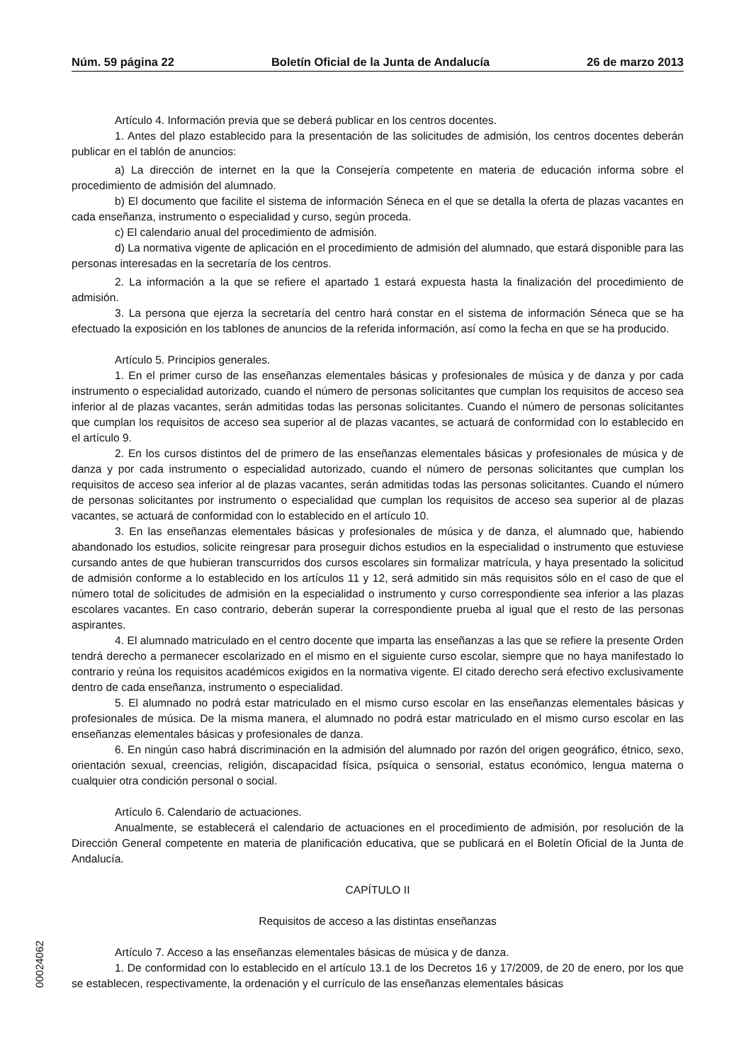Núm. 59 página 22 Boletín Oficial de la Junta de Andalucía 26 de marzo 2013
Artículo 4. Información previa que se deberá publicar en los centros docentes.
1. Antes del plazo establecido para la presentación de las solicitudes de admisión, los centros docentes deberán publicar en el tablón de anuncios:
a) La dirección de internet en la que la Consejería competente en materia de educación informa sobre el procedimiento de admisión del alumnado.
b) El documento que facilite el sistema de información Séneca en el que se detalla la oferta de plazas vacantes en cada enseñanza, instrumento o especialidad y curso, según proceda.
c) El calendario anual del procedimiento de admisión.
d) La normativa vigente de aplicación en el procedimiento de admisión del alumnado, que estará disponible para las personas interesadas en la secretaría de los centros.
2. La información a la que se refiere el apartado 1 estará expuesta hasta la finalización del procedimiento de admisión.
3. La persona que ejerza la secretaría del centro hará constar en el sistema de información Séneca que se ha efectuado la exposición en los tablones de anuncios de la referida información, así como la fecha en que se ha producido.
Artículo 5. Principios generales.
1. En el primer curso de las enseñanzas elementales básicas y profesionales de música y de danza y por cada instrumento o especialidad autorizado, cuando el número de personas solicitantes que cumplan los requisitos de acceso sea inferior al de plazas vacantes, serán admitidas todas las personas solicitantes. Cuando el número de personas solicitantes que cumplan los requisitos de acceso sea superior al de plazas vacantes, se actuará de conformidad con lo establecido en el artículo 9.
2. En los cursos distintos del de primero de las enseñanzas elementales básicas y profesionales de música y de danza y por cada instrumento o especialidad autorizado, cuando el número de personas solicitantes que cumplan los requisitos de acceso sea inferior al de plazas vacantes, serán admitidas todas las personas solicitantes. Cuando el número de personas solicitantes por instrumento o especialidad que cumplan los requisitos de acceso sea superior al de plazas vacantes, se actuará de conformidad con lo establecido en el artículo 10.
3. En las enseñanzas elementales básicas y profesionales de música y de danza, el alumnado que, habiendo abandonado los estudios, solicite reingresar para proseguir dichos estudios en la especialidad o instrumento que estuviese cursando antes de que hubieran transcurridos dos cursos escolares sin formalizar matrícula, y haya presentado la solicitud de admisión conforme a lo establecido en los artículos 11 y 12, será admitido sin más requisitos sólo en el caso de que el número total de solicitudes de admisión en la especialidad o instrumento y curso correspondiente sea inferior a las plazas escolares vacantes. En caso contrario, deberán superar la correspondiente prueba al igual que el resto de las personas aspirantes.
4. El alumnado matriculado en el centro docente que imparta las enseñanzas a las que se refiere la presente Orden tendrá derecho a permanecer escolarizado en el mismo en el siguiente curso escolar, siempre que no haya manifestado lo contrario y reúna los requisitos académicos exigidos en la normativa vigente. El citado derecho será efectivo exclusivamente dentro de cada enseñanza, instrumento o especialidad.
5. El alumnado no podrá estar matriculado en el mismo curso escolar en las enseñanzas elementales básicas y profesionales de música. De la misma manera, el alumnado no podrá estar matriculado en el mismo curso escolar en las enseñanzas elementales básicas y profesionales de danza.
6. En ningún caso habrá discriminación en la admisión del alumnado por razón del origen geográfico, étnico, sexo, orientación sexual, creencias, religión, discapacidad física, psíquica o sensorial, estatus económico, lengua materna o cualquier otra condición personal o social.
Artículo 6. Calendario de actuaciones.
Anualmente, se establecerá el calendario de actuaciones en el procedimiento de admisión, por resolución de la Dirección General competente en materia de planificación educativa, que se publicará en el Boletín Oficial de la Junta de Andalucía.
CAPÍTULO II
Requisitos de acceso a las distintas enseñanzas
Artículo 7. Acceso a las enseñanzas elementales básicas de música y de danza.
1. De conformidad con lo establecido en el artículo 13.1 de los Decretos 16 y 17/2009, de 20 de enero, por los que se establecen, respectivamente, la ordenación y el currículo de las enseñanzas elementales básicas
00024062